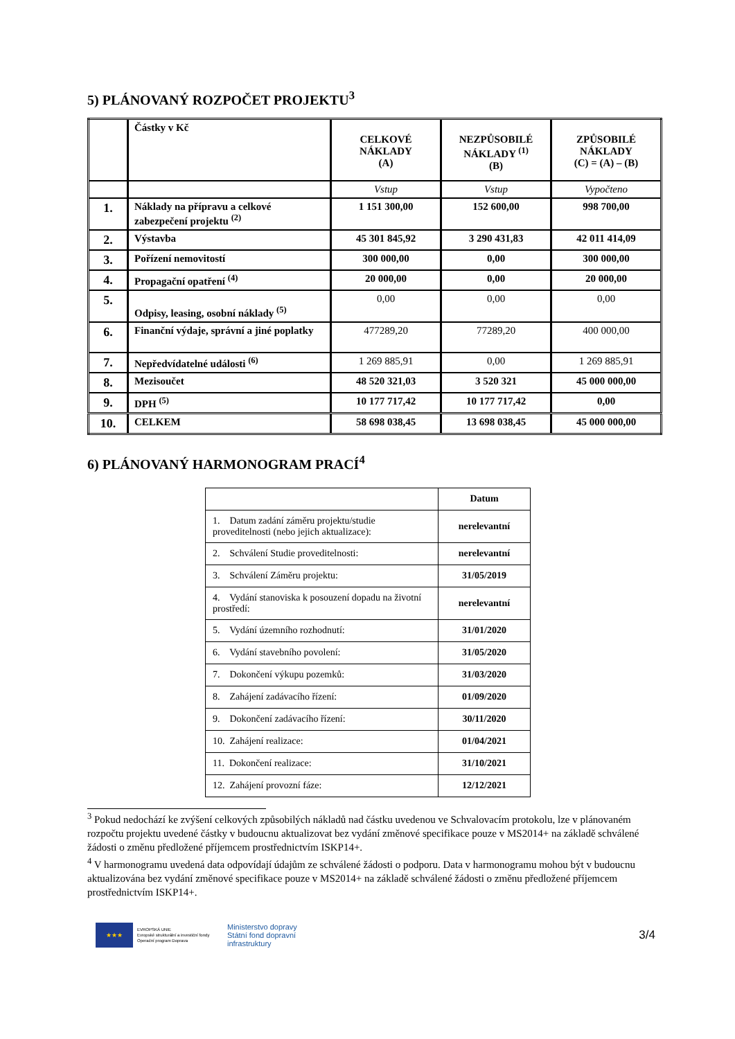5) PLÁNOVANÝ ROZPOČET PROJEKTU<sup>3</sup>
| | Částky v Kč | CELKOVÉ NÁKLADY (A) | NEZPŮSOBILÉ NÁKLADY <sup>(1)</sup> (B) | ZPŮSOBILÉ NÁKLADY (C) = (A) – (B) |
| | | Vstup | Vstup | Vypočteno |
| 1. | Náklady na přípravu a celkové zabezpečení projektu <sup>(2)</sup> | 1 151 300,00 | 152 600,00 | 998 700,00 |
| 2. | Výstavba | 45 301 845,92 | 3 290 431,83 | 42 011 414,09 |
| 3. | Pořízení nemovitostí | 300 000,00 | 0,00 | 300 000,00 |
| 4. | Propagační opatření <sup>(4)</sup> | 20 000,00 | 0,00 | 20 000,00 |
| 5. | Odpisy, leasing, osobní náklady <sup>(5)</sup> | 0,00 | 0,00 | 0,00 |
| 6. | Finanční výdaje, správní a jiné poplatky | 477289,20 | 77289,20 | 400 000,00 |
| 7. | Nepředvídatelné události <sup>(6)</sup> | 1 269 885,91 | 0,00 | 1 269 885,91 |
| 8. | Mezisoučet | 48 520 321,03 | 3 520 321 | 45 000 000,00 |
| 9. | DPH <sup>(5)</sup> | 10 177 717,42 | 10 177 717,42 | 0,00 |
| 10. | CELKEM | 58 698 038,45 | 13 698 038,45 | 45 000 000,00 |
6) PLÁNOVANÝ HARMONOGRAM PRACÍ<sup>4</sup>
| | Datum |
| 1. Datum zadání záměru projektu/studie proveditelnosti (nebo jejich aktualizace): | nerelevantní |
| 2. Schválení Studie proveditelnosti: | nerelevantní |
| 3. Schválení Záměru projektu: | 31/05/2019 |
| 4. Vydání stanoviska k posouzení dopadu na životní prostředí: | nerelevantní |
| 5. Vydání územního rozhodnutí: | 31/01/2020 |
| 6. Vydání stavebního povolení: | 31/05/2020 |
| 7. Dokončení výkupu pozemků: | 31/03/2020 |
| 8. Zahájení zadávacího řízení: | 01/09/2020 |
| 9. Dokončení zadávacího řízení: | 30/11/2020 |
| 10. Zahájení realizace: | 01/04/2021 |
| 11. Dokončení realizace: | 31/10/2021 |
| 12. Zahájení provozní fáze: | 12/12/2021 |
<sup>3</sup> Pokud nedochází ke zvýšení celkových způsobilých nákladů nad částku uvedenou ve Schvalovacím protokolu, lze v plánovaném rozpočtu projektu uvedené částky v budoucnu aktualizovat bez vydání změnové specifikace pouze v MS2014+ na základě schválené žádosti o změnu předložené příjemcem prostřednictvím ISKP14+.
<sup>4</sup> V harmonogramu uvedená data odpovídají údajům ze schválené žádosti o podporu. Data v harmonogramu mohou být v budoucnu aktualizována bez vydání změnové specifikace pouze v MS2014+ na základě schválené žádosti o změnu předložené příjemcem prostřednictvím ISKP14+.
★★★
EVROPSKÁ UNIE
Evropské strukturální a investiční fondy
Operační program Doprava
Ministerstvo dopravy
Státní fond dopravní
infrastruktury
3/4